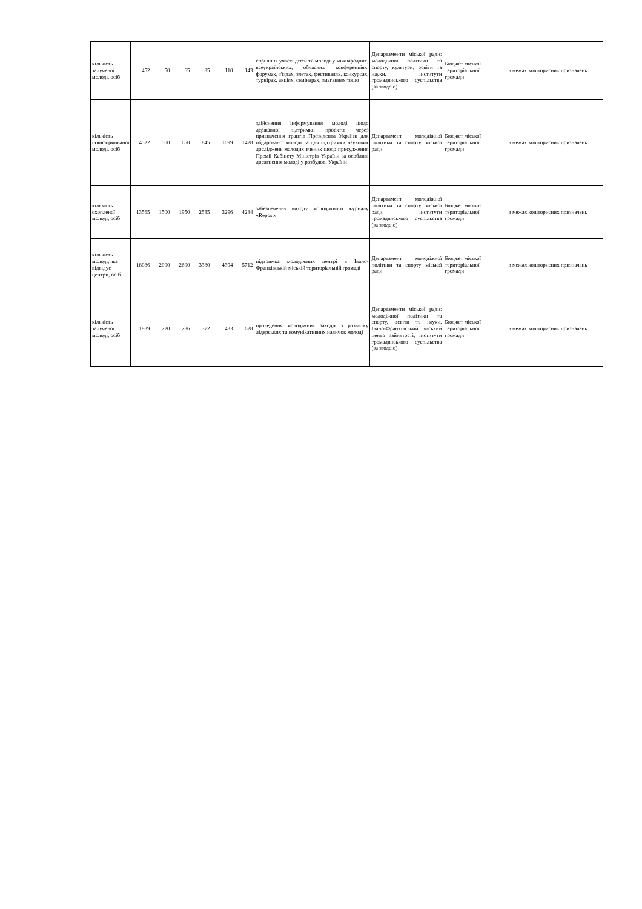| кількість залученої молоді, осіб | 452 | 50 | 65 | 85 | 110 | 143 | сприяння участі дітей та молоді у міжнародних, всеукраїнських, обласних конференціях, форумах, з'їздах, злетах, фестивалях, конкурсах, турнірах, акціях, семінарах, змаганнях тощо | Департаменти міської ради: молодіжної політики та спорту, культури, освіти та науки, інститути громадянського суспільства (за згодою) | Бюджет міської територіальної громади | в межах кошторисних призначень |
| кількість поінформованої молоді, осіб | 4522 | 500 | 650 | 845 | 1099 | 1428 | здійснення інформування молоді щодо державної підтримки проектів через призначення грантів Президента України для обдарованої молоді та для підтримки наукових досліджень молодих вчених щодо присудження Премії Кабінету Міністрів України за особливі досягнення молоді у розбудові України | Департамент молодіжної політики та спорту міської ради | Бюджет міської територіальної громади | в межах кошторисних призначень |
| кількість охопленої молоді, осіб | 13565 | 1500 | 1950 | 2535 | 3296 | 4284 | забезпечення виходу молодіжного журналу «Repost» | Департамент молодіжної політики та спорту міської ради, інститути громадянського суспільства (за згодою) | Бюджет міської територіальної громади | в межах кошторисних призначень |
| кількість молоді, яка відвідує центри, осіб | 18086 | 2000 | 2600 | 3380 | 4394 | 5712 | підтримка молодіжних центрі в Івано-Франківській міській територіальній громаді | Департамент молодіжної політики та спорту міської ради | Бюджет міської територіальної громади | в межах кошторисних призначень |
| кількість залученої молоді, осіб | 1989 | 220 | 286 | 372 | 483 | 628 | проведення молодіжних заходів з розвитку лідерських та комунікативних навичок молоді | Департаменти міської ради: молодіжної політики та спорту, освіти та науки, Івано-Франківський міський центр зайнятості, інститути громадянського суспільства (за згодою) | Бюджет міської територіальної громади | в межах кошторисних призначень |